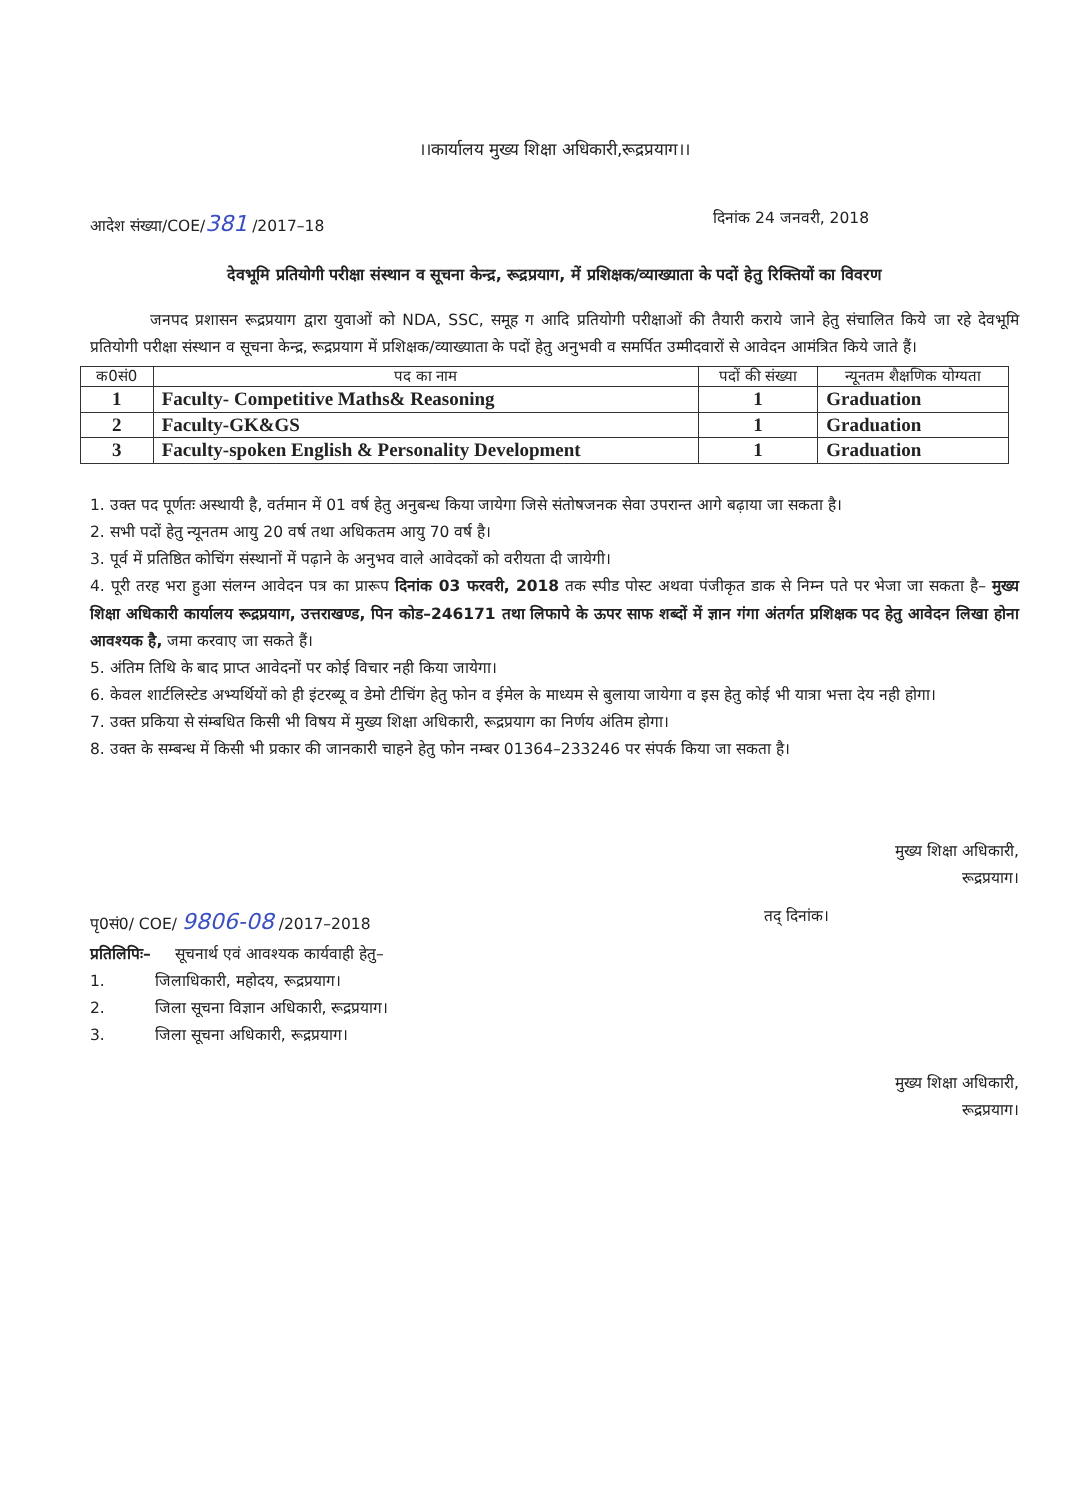।।कार्यालय मुख्य शिक्षा अधिकारी,रूद्रप्रयाग।।
आदेश संख्या/COE/381 /2017–18 दिनांक 24 जनवरी, 2018
देवभूमि प्रतियोगी परीक्षा संस्थान व सूचना केन्द्र, रूद्रप्रयाग, में प्रशिक्षक/व्याख्याता के पदों हेतु रिक्तियों का विवरण
जनपद प्रशासन रूद्रप्रयाग द्वारा युवाओं को NDA, SSC, समूह ग आदि प्रतियोगी परीक्षाओं की तैयारी कराये जाने हेतु संचालित किये जा रहे देवभूमि प्रतियोगी परीक्षा संस्थान व सूचना केन्द्र, रूद्रप्रयाग में प्रशिक्षक/व्याख्याता के पदों हेतु अनुभवी व समर्पित उम्मीदवारों से आवेदन आमंत्रित किये जाते हैं।
| क0सं0 | पद का नाम | पदों की संख्या | न्यूनतम शैक्षणिक योग्यता |
| --- | --- | --- | --- |
| 1 | Faculty- Competitive Maths& Reasoning | 1 | Graduation |
| 2 | Faculty-GK&GS | 1 | Graduation |
| 3 | Faculty-spoken English & Personality Development | 1 | Graduation |
1. उक्त पद पूर्णतः अस्थायी है, वर्तमान में 01 वर्ष हेतु अनुबन्ध किया जायेगा जिसे संतोषजनक सेवा उपरान्त आगे बढ़ाया जा सकता है।
2. सभी पदों हेतु न्यूनतम आयु 20 वर्ष तथा अधिकतम आयु 70 वर्ष है।
3. पूर्व में प्रतिष्ठित कोचिंग संस्थानों में पढ़ाने के अनुभव वाले आवेदकों को वरीयता दी जायेगी।
4. पूरी तरह भरा हुआ संलग्न आवेदन पत्र का प्रारूप दिनांक 03 फरवरी, 2018 तक स्पीड पोस्ट अथवा पंजीकृत डाक से निम्न पते पर भेजा जा सकता है– मुख्य शिक्षा अधिकारी कार्यालय रूद्रप्रयाग, उत्तराखण्ड, पिन कोड–246171 तथा लिफापे के ऊपर साफ शब्दों में ज्ञान गंगा अंतर्गत प्रशिक्षक पद हेतु आवेदन लिखा होना आवश्यक है, जमा करवाए जा सकते हैं।
5. अंतिम तिथि के बाद प्राप्त आवेदनों पर कोई विचार नही किया जायेगा।
6. केवल शार्टलिस्टेड अभ्यर्थियों को ही इंटरब्यू व डेमो टीचिंग हेतु फोन व ईमेल के माध्यम से बुलाया जायेगा व इस हेतु कोई भी यात्रा भत्ता देय नही होगा।
7. उक्त प्रकिया से संम्बधित किसी भी विषय में मुख्य शिक्षा अधिकारी, रूद्रप्रयाग का निर्णय अंतिम होगा।
8. उक्त के सम्बन्ध में किसी भी प्रकार की जानकारी चाहने हेतु फोन नम्बर 01364–233246 पर संपर्क किया जा सकता है।
मुख्य शिक्षा अधिकारी,
रूद्रप्रयाग।
पृ0सं0/ COE/ 9806-08 /2017–2018 तद् दिनांक।
प्रतिलिपिः– सूचनार्थ एवं आवश्यक कार्यवाही हेतु–
1. जिलाधिकारी, महोदय, रूद्रप्रयाग।
2. जिला सूचना विज्ञान अधिकारी, रूद्रप्रयाग।
3. जिला सूचना अधिकारी, रूद्रप्रयाग।
मुख्य शिक्षा अधिकारी,
रूद्रप्रयाग।